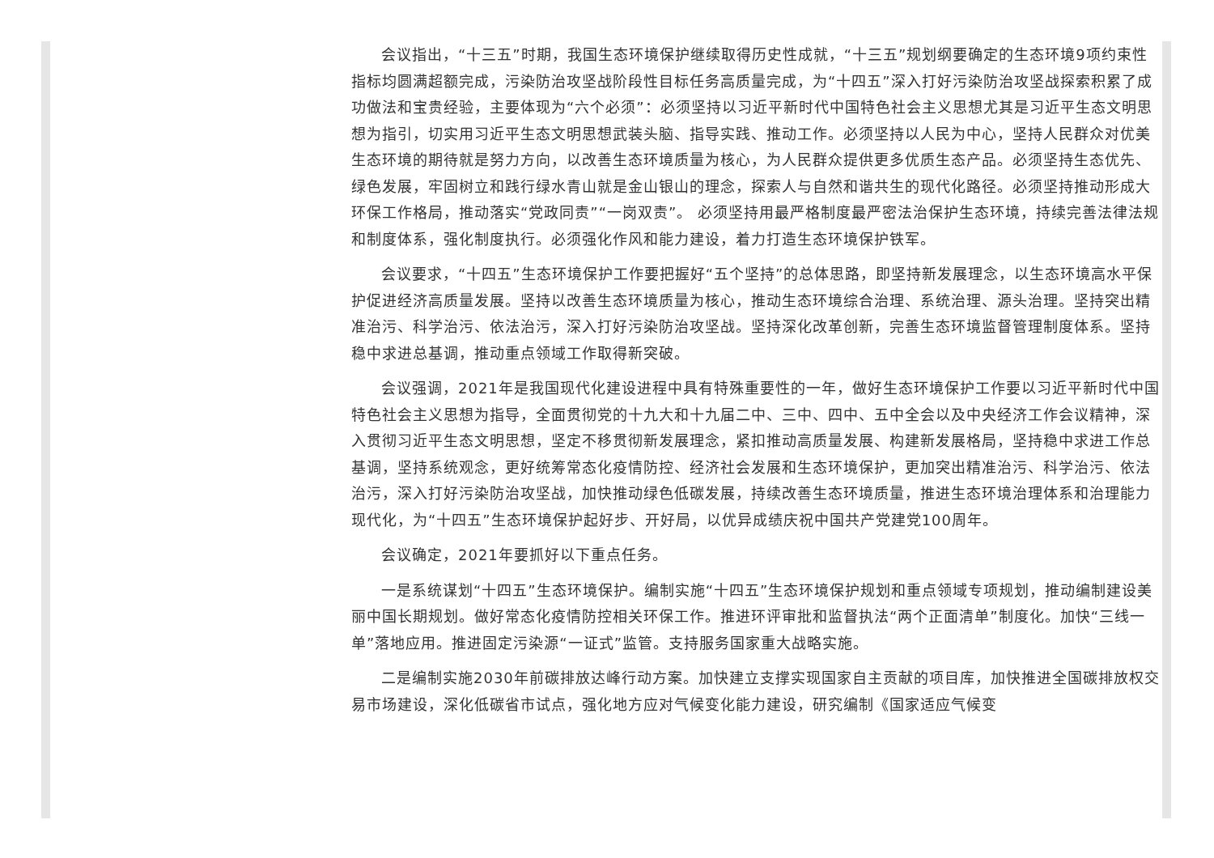会议指出，“十三五”时期，我国生态环境保护继续取得历史性成就，“十三五”规划纲要确定的生态环境9项约束性指标均圆满超额完成，污染防治攻坚战阶段性目标任务高质量完成，为“十四五”深入打好污染防治攻坚战探索积累了成功做法和宝贵经验，主要体现为“六个必须”：必须坚持以习近平新时代中国特色社会主义思想尤其是习近平生态文明思想为指引，切实用习近平生态文明思想武装头脑、指导实践、推动工作。必须坚持以人民为中心，坚持人民群众对优美生态环境的期待就是努力方向，以改善生态环境质量为核心，为人民群众提供更多优质生态产品。必须坚持生态优先、绿色发展，牢固树立和践行绿水青山就是金山银山的理念，探索人与自然和谐共生的现代化路径。必须坚持推动形成大环保工作格局，推动落实“党政同责”“一岗双责”。 必须坚持用最严格制度最严密法治保护生态环境，持续完善法律法规和制度体系，强化制度执行。必须强化作风和能力建设，着力打造生态环境保护铁军。
会议要求，“十四五”生态环境保护工作要把握好“五个坚持”的总体思路，即坚持新发展理念，以生态环境高水平保护促进经济高质量发展。坚持以改善生态环境质量为核心，推动生态环境综合治理、系统治理、源头治理。坚持突出精准治污、科学治污、依法治污，深入打好污染防治攻坚战。坚持深化改革创新，完善生态环境监督管理制度体系。坚持稳中求进总基调，推动重点领域工作取得新突破。
会议强调，2021年是我国现代化建设进程中具有特殊重要性的一年，做好生态环境保护工作要以习近平新时代中国特色社会主义思想为指导，全面贯彻党的十九大和十九届二中、三中、四中、五中全会以及中央经济工作会议精神，深入贯彻习近平生态文明思想，坚定不移贯彻新发展理念，紧扣推动高质量发展、构建新发展格局，坚持稳中求进工作总基调，坚持系统观念，更好统筹常态化疫情防控、经济社会发展和生态环境保护，更加突出精准治污、科学治污、依法治污，深入打好污染防治攻坚战，加快推动绿色低碳发展，持续改善生态环境质量，推进生态环境治理体系和治理能力现代化，为“十四五”生态环境保护起好步、开好局，以优异成绩庆祝中国共产党建党100周年。
会议确定，2021年要抓好以下重点任务。
一是系统谋划“十四五”生态环境保护。编制实施“十四五”生态环境保护规划和重点领域专项规划，推动编制建设美丽中国长期规划。做好常态化疫情防控相关环保工作。推进环评审批和监督执法“两个正面清单”制度化。加快“三线一单”落地应用。推进固定污染源“一证式”监管。支持服务国家重大战略实施。
二是编制实施2030年前碳排放达峰行动方案。加快建立支撑实现国家自主贡献的项目库，加快推进全国碳排放权交易市场建设，深化低碳省市试点，强化地方应对气候变化能力建设，研究编制《国家适应气候变